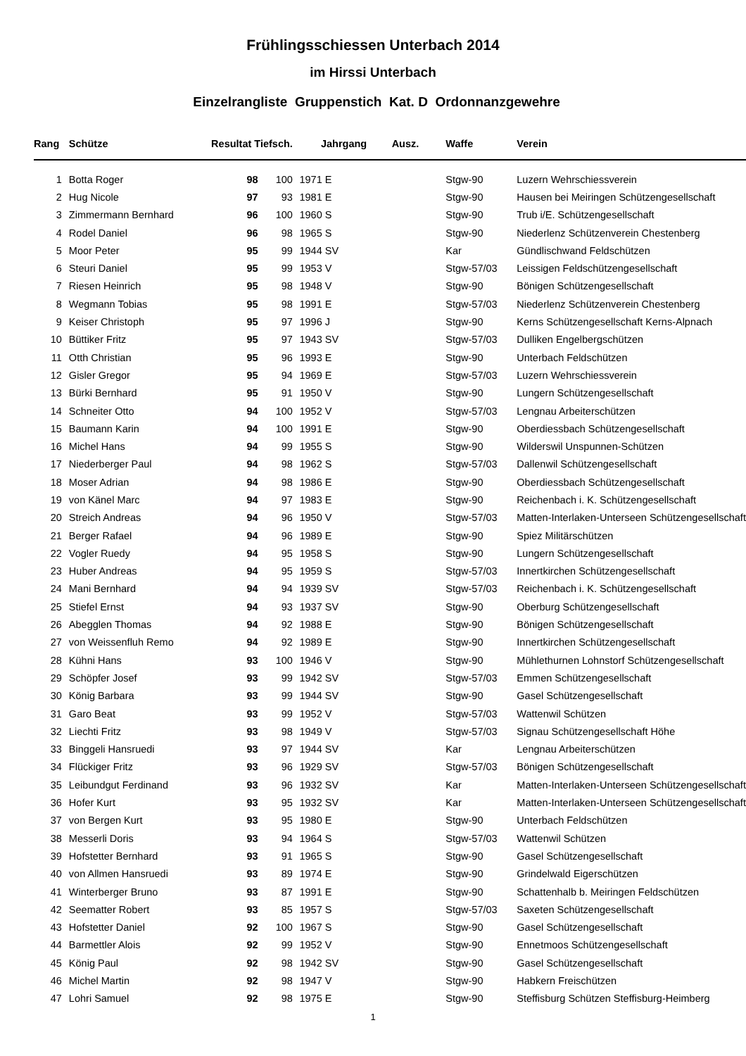Frühlingsschiessen Unterbach 2014
im Hirssi Unterbach
Einzelrangliste Gruppenstich Kat. D Ordonnanzgewehre
| Rang | Schütze | Resultat Tiefsch. | | Jahrgang | | Ausz. | Waffe | Verein |
| --- | --- | --- | --- | --- | --- | --- | --- | --- |
| 1 | Botta Roger | 98 | 100 | 1971 | E | | Stgw-90 | Luzern Wehrschiessverein |
| 2 | Hug Nicole | 97 | 93 | 1981 | E | | Stgw-90 | Hausen bei Meiringen Schützengesellschaft |
| 3 | Zimmermann Bernhard | 96 | 100 | 1960 | S | | Stgw-90 | Trub i/E. Schützengesellschaft |
| 4 | Rodel Daniel | 96 | 98 | 1965 | S | | Stgw-90 | Niederlenz Schützenverein Chestenberg |
| 5 | Moor Peter | 95 | 99 | 1944 | SV | | Kar | Gündlischwand Feldschützen |
| 6 | Steuri Daniel | 95 | 99 | 1953 | V | | Stgw-57/03 | Leissigen Feldschützengesellschaft |
| 7 | Riesen Heinrich | 95 | 98 | 1948 | V | | Stgw-90 | Bönigen Schützengesellschaft |
| 8 | Wegmann Tobias | 95 | 98 | 1991 | E | | Stgw-57/03 | Niederlenz Schützenverein Chestenberg |
| 9 | Keiser Christoph | 95 | 97 | 1996 | J | | Stgw-90 | Kerns Schützengesellschaft Kerns-Alpnach |
| 10 | Büttiker Fritz | 95 | 97 | 1943 | SV | | Stgw-57/03 | Dulliken Engelbergschützen |
| 11 | Otth Christian | 95 | 96 | 1993 | E | | Stgw-90 | Unterbach Feldschützen |
| 12 | Gisler Gregor | 95 | 94 | 1969 | E | | Stgw-57/03 | Luzern Wehrschiessverein |
| 13 | Bürki Bernhard | 95 | 91 | 1950 | V | | Stgw-90 | Lungern Schützengesellschaft |
| 14 | Schneiter Otto | 94 | 100 | 1952 | V | | Stgw-57/03 | Lengnau Arbeiterschützen |
| 15 | Baumann Karin | 94 | 100 | 1991 | E | | Stgw-90 | Oberdiessbach Schützengesellschaft |
| 16 | Michel Hans | 94 | 99 | 1955 | S | | Stgw-90 | Wilderswil Unspunnen-Schützen |
| 17 | Niederberger Paul | 94 | 98 | 1962 | S | | Stgw-57/03 | Dallenwil Schützengesellschaft |
| 18 | Moser Adrian | 94 | 98 | 1986 | E | | Stgw-90 | Oberdiessbach Schützengesellschaft |
| 19 | von Känel Marc | 94 | 97 | 1983 | E | | Stgw-90 | Reichenbach i. K. Schützengesellschaft |
| 20 | Streich Andreas | 94 | 96 | 1950 | V | | Stgw-57/03 | Matten-Interlaken-Unterseen Schützengesellschaft |
| 21 | Berger Rafael | 94 | 96 | 1989 | E | | Stgw-90 | Spiez Militärschützen |
| 22 | Vogler Ruedy | 94 | 95 | 1958 | S | | Stgw-90 | Lungern Schützengesellschaft |
| 23 | Huber Andreas | 94 | 95 | 1959 | S | | Stgw-57/03 | Innertkirchen Schützengesellschaft |
| 24 | Mani Bernhard | 94 | 94 | 1939 | SV | | Stgw-57/03 | Reichenbach i. K. Schützengesellschaft |
| 25 | Stiefel Ernst | 94 | 93 | 1937 | SV | | Stgw-90 | Oberburg Schützengesellschaft |
| 26 | Abegglen Thomas | 94 | 92 | 1988 | E | | Stgw-90 | Bönigen Schützengesellschaft |
| 27 | von Weissenfluh Remo | 94 | 92 | 1989 | E | | Stgw-90 | Innertkirchen Schützengesellschaft |
| 28 | Kühni Hans | 93 | 100 | 1946 | V | | Stgw-90 | Mühlethurnen Lohnstorf Schützengesellschaft |
| 29 | Schöpfer Josef | 93 | 99 | 1942 | SV | | Stgw-57/03 | Emmen Schützengesellschaft |
| 30 | König Barbara | 93 | 99 | 1944 | SV | | Stgw-90 | Gasel Schützengesellschaft |
| 31 | Garo Beat | 93 | 99 | 1952 | V | | Stgw-57/03 | Wattenwil Schützen |
| 32 | Liechti Fritz | 93 | 98 | 1949 | V | | Stgw-57/03 | Signau Schützengesellschaft Höhe |
| 33 | Binggeli Hansruedi | 93 | 97 | 1944 | SV | | Kar | Lengnau Arbeiterschützen |
| 34 | Flückiger Fritz | 93 | 96 | 1929 | SV | | Stgw-57/03 | Bönigen Schützengesellschaft |
| 35 | Leibundgut Ferdinand | 93 | 96 | 1932 | SV | | Kar | Matten-Interlaken-Unterseen Schützengesellschaft |
| 36 | Hofer Kurt | 93 | 95 | 1932 | SV | | Kar | Matten-Interlaken-Unterseen Schützengesellschaft |
| 37 | von Bergen Kurt | 93 | 95 | 1980 | E | | Stgw-90 | Unterbach Feldschützen |
| 38 | Messerli Doris | 93 | 94 | 1964 | S | | Stgw-57/03 | Wattenwil Schützen |
| 39 | Hofstetter Bernhard | 93 | 91 | 1965 | S | | Stgw-90 | Gasel Schützengesellschaft |
| 40 | von Allmen Hansruedi | 93 | 89 | 1974 | E | | Stgw-90 | Grindelwald Eigerschützen |
| 41 | Winterberger Bruno | 93 | 87 | 1991 | E | | Stgw-90 | Schattenhalb b. Meiringen Feldschützen |
| 42 | Seematter Robert | 93 | 85 | 1957 | S | | Stgw-57/03 | Saxeten Schützengesellschaft |
| 43 | Hofstetter Daniel | 92 | 100 | 1967 | S | | Stgw-90 | Gasel Schützengesellschaft |
| 44 | Barmettler Alois | 92 | 99 | 1952 | V | | Stgw-90 | Ennetmoos Schützengesellschaft |
| 45 | König Paul | 92 | 98 | 1942 | SV | | Stgw-90 | Gasel Schützengesellschaft |
| 46 | Michel Martin | 92 | 98 | 1947 | V | | Stgw-90 | Habkern Freischützen |
| 47 | Lohri Samuel | 92 | 98 | 1975 | E | | Stgw-90 | Steffisburg Schützen Steffisburg-Heimberg |
1